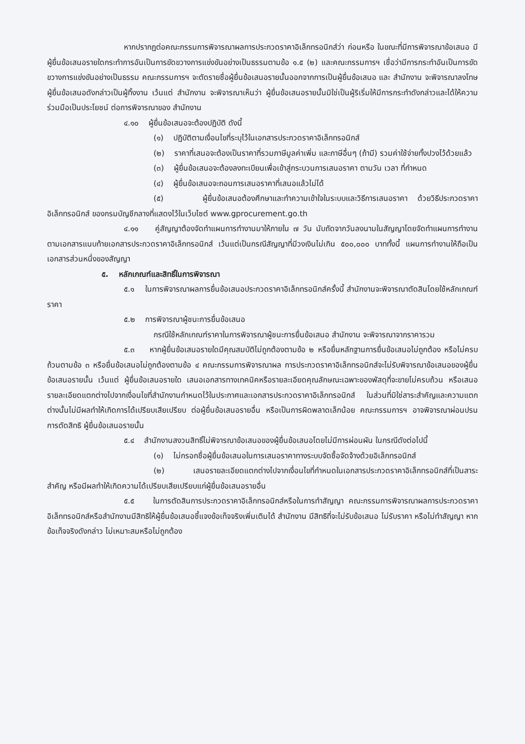หากปรากฏต่อคณะกรรมการพิจารณาผลการประกวดราคาอิเล็กทรอนิกส์ว่า ก่อนหรือ ในขณะที่มีการพิจารณาข้อเสนอ มีผู้ยื่นข้อเสนอรายใดกระทำการอันเป็นการขัดขวางการแข่งขันอย่างเป็นธรรมตามข้อ ๑.๕ (๒) และคณะกรรมการฯ เชื่อว่ามีการกระทำอันเป็นการขัดขวางการแข่งขันอย่างเป็นธรรม คณะกรรมการฯ จะตัดรายชื่อผู้ยื่นข้อเสนอรายนั้นออกจากการเป็นผู้ยื่นข้อเสนอ และ สำนักงาน จะพิจารณาลงโทษผู้ยื่นข้อเสนอดังกล่าวเป็นผู้ทิ้งงาน เว้นแต่ สำนักงาน จะพิจารณาเห็นว่า ผู้ยื่นข้อเสนอรายนั้นมิใช่เป็นผู้ริเริ่มให้มีการกระทำดังกล่าวและได้ให้ความร่วมมือเป็นประโยชน์ ต่อการพิจารณาของ สำนักงาน
๔.๑๐ ผู้ยื่นข้อเสนอจะต้องปฏิบัติ ดังนี้
(๑) ปฏิบัติตามเงื่อนไขที่ระบุไว้ในเอกสารประกวดราคาอิเล็กทรอนิกส์
(๒) ราคาที่เสนอจะต้องเป็นราคาที่รวมภาษีมูลค่าเพิ่ม และภาษีอื่นๆ (ถ้ามี) รวมค่าใช้จ่ายทั้งปวงไว้ด้วยแล้ว
(๓) ผู้ยื่นข้อเสนอจะต้องลงทะเบียนเพื่อเข้าสู่กระบวนการเสนอราคา ตามวัน เวลา ที่กำหนด
(๔) ผู้ยื่นข้อเสนอจะถอนการเสนอราคาที่เสนอแล้วไม่ได้
(๕) ผู้ยื่นข้อเสนอต้องศึกษาและทำความเข้าใจในระบบและวิธีการเสนอราคา ด้วยวิธีประกวดราคาอิเล็กทรอนิกส์ ของกรมบัญชีกลางที่แสดงไว้ในเว็บไซต์ www.gprocurement.go.th
๔.๑๑ คู่สัญญาต้องจัดทำแผนการทำงานมาให้ภายใน ๗ วัน นับถัดจากวันลงนามในสัญญาโดยจัดทำแผนการทำงานตามเอกสารแนบท้ายเอกสารประกวดราคาอิเล็กทรอนิกส์ เว้นแต่เป็นกรณีสัญญาที่มีวงเงินไม่เกิน ๕๐๐,๐๐๐ บาททั้งนี้ แผนการทำงานให้ถือเป็นเอกสารส่วนหนึ่งของสัญญา
๕. หลักเกณฑ์และสิทธิ์ในการพิจารณา
๕.๑ ในการพิจารณาผลการยื่นข้อเสนอประกวดราคาอิเล็กทรอนิกส์ครั้งนี้ สำนักงานจะพิจารณาตัดสินโดยใช้หลักเกณฑ์ ราคา
๕.๒ การพิจารณาผู้ชนะการยื่นข้อเสนอ
กรณีใช้หลักเกณฑ์ราคาในการพิจารณาผู้ชนะการยื่นข้อเสนอ สำนักงาน จะพิจารณาจากราคารวม
๕.๓ หากผู้ยื่นข้อเสนอรายใดมีคุณสมบัติไม่ถูกต้องตามข้อ ๒ หรือยื่นหลักฐานการยื่นข้อเสนอไม่ถูกต้อง หรือไม่ครบถ้วนตามข้อ ๓ หรือยื่นข้อเสนอไม่ถูกต้องตามข้อ ๔ คณะกรรมการพิจารณาผล การประกวดราคาอิเล็กทรอนิกส์จะไม่รับพิจารณาข้อเสนอของผู้ยื่นข้อเสนอรายนั้น เว้นแต่ ผู้ยื่นข้อเสนอรายใด เสนอเอกสารทางเทคนิคหรือรายละเอียดคุณลักษณะเฉพาะของพัสดุที่จะขายไม่ครบถ้วน หรือเสนอรายละเอียดแตกต่างไปจากเงื่อนไขที่สำนักงานกำหนดไว้ในประกาศและเอกสารประกวดราคาอิเล็กทรอนิกส์ ในส่วนที่มิใช่สาระสำคัญและความแตกต่างนั้นไม่มีผลทำให้เกิดการได้เปรียบเสียเปรียบ ต่อผู้ยื่นข้อเสนอรายอื่น หรือเป็นการผิดพลาดเล็กน้อย คณะกรรมการฯ อาจพิจารณาผ่อนปรนการตัดสิทธิ ผู้ยื่นข้อเสนอรายนั้น
๕.๔ สำนักงานสงวนสิทธิ์ไม่พิจารณาข้อเสนอของผู้ยื่นข้อเสนอโดยไม่มีการผ่อนผัน ในกรณีดังต่อไปนี้
(๑) ไม่กรอกชื่อผู้ยื่นข้อเสนอในการเสนอราคาทางระบบจัดซื้อจัดจ้างด้วยอิเล็กทรอนิกส์
(๒) เสนอรายละเอียดแตกต่างไปจากเงื่อนไขที่กำหนดในเอกสารประกวดราคาอิเล็กทรอนิกส์ที่เป็นสาระสำคัญ หรือมีผลทำให้เกิดความได้เปรียบเสียเปรียบแก่ผู้ยื่นข้อเสนอรายอื่น
๕.๕ ในการตัดสินการประกวดราคาอิเล็กทรอนิกส์หรือในการทำสัญญา คณะกรรมการพิจารณาผลการประกวดราคาอิเล็กทรอนิกส์หรือสำนักงานมีสิทธิให้ผู้ยื่นข้อเสนอชี้แจงข้อเท็จจริงเพิ่มเติมได้ สำนักงาน มีสิทธิที่จะไม่รับข้อเสนอ ไม่รับราคา หรือไม่ทำสัญญา หากข้อเท็จจริงดังกล่าว ไม่เหมาะสมหรือไม่ถูกต้อง